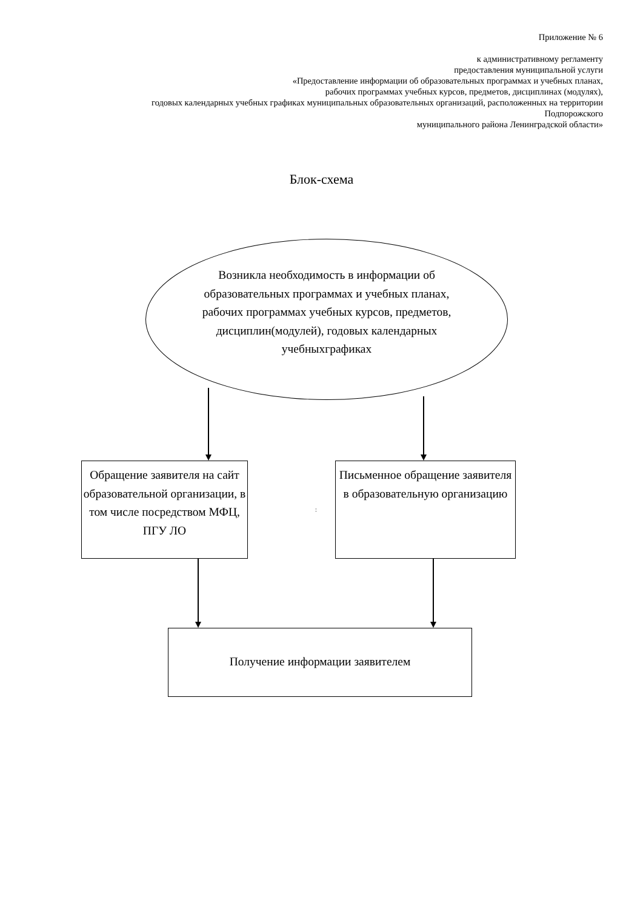Приложение № 6
к административному регламенту
предоставления муниципальной услуги
«Предоставление информации об образовательных программах и учебных планах,
рабочих программах учебных курсов, предметов, дисциплинах (модулях),
годовых календарных учебных графиках муниципальных образовательных организаций, расположенных на территории Подпорожского
муниципального района Ленинградской области»
Блок-схема
Возникла необходимость в информации об образовательных программах и учебных планах, рабочих программах учебных курсов, предметов, дисциплин(модулей), годовых календарных учебныхграфиках
Обращение заявителя на сайт образовательной организации, в том числе посредством МФЦ, ПГУ ЛО
:
Письменное обращение заявителя в образовательную организацию
Получение информации заявителем